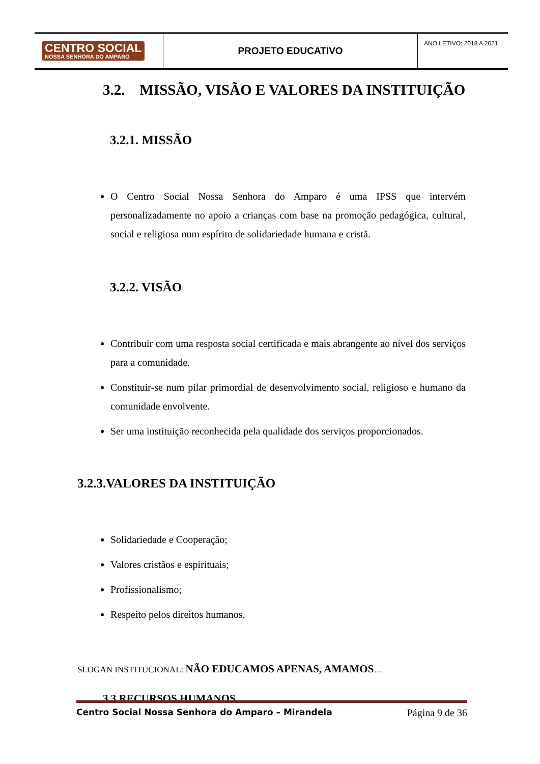CENTRO SOCIAL
NOSSA SENHORA DO AMPARO
PROJETO EDUCATIVO
ANO LETIVO: 2018 A 2021
3.2. MISSÃO, VISÃO E VALORES DA INSTITUIÇÃO
3.2.1. MISSÃO
O Centro Social Nossa Senhora do Amparo é uma IPSS que intervém personalizadamente no apoio a crianças com base na promoção pedagógica, cultural, social e religiosa num espírito de solidariedade humana e cristã.
3.2.2. VISÃO
Contribuir com uma resposta social certificada e mais abrangente ao nível dos serviços para a comunidade.
Constituir-se num pilar primordial de desenvolvimento social, religioso e humano da comunidade envolvente.
Ser uma instituição reconhecida pela qualidade dos serviços proporcionados.
3.2.3.VALORES DA INSTITUIÇÃO
Solidariedade e Cooperação;
Valores cristãos e espirituais;
Profissionalismo;
Respeito pelos direitos humanos.
SLOGAN INSTITUCIONAL: NÃO EDUCAMOS APENAS, AMAMOS…
3.3.RECURSOS HUMANOS
Centro Social Nossa Senhora do Amparo – Mirandela Página 9 de 36